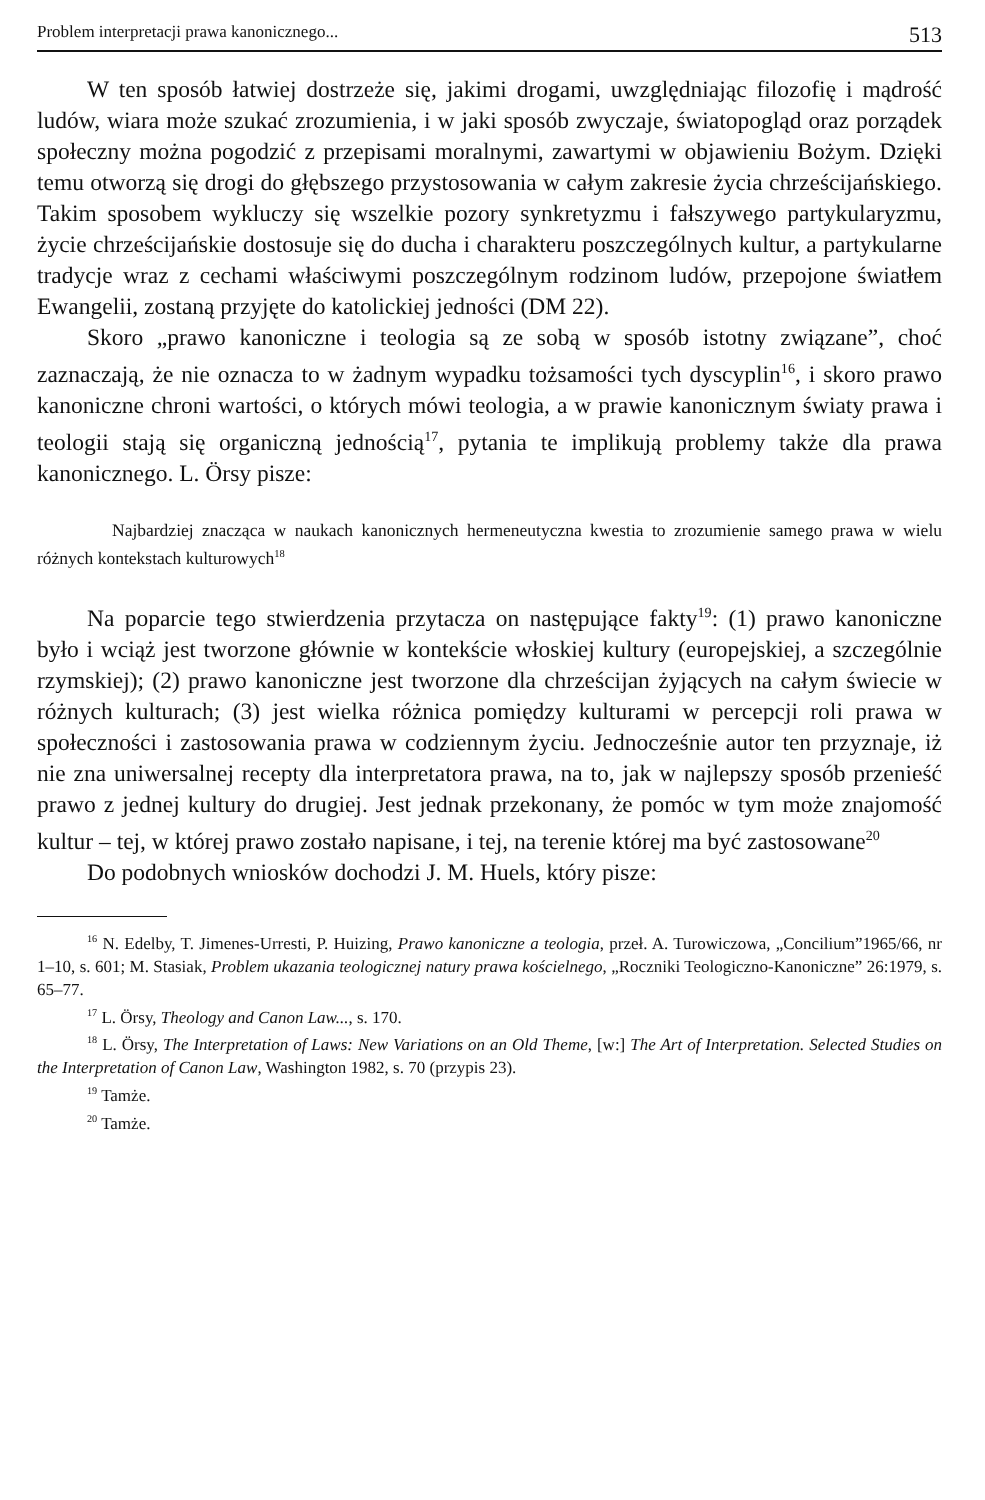Problem interpretacji prawa kanonicznego... 513
W ten sposób łatwiej dostrzeże się, jakimi drogami, uwzględniając filozofię i mądrość ludów, wiara może szukać zrozumienia, i w jaki sposób zwyczaje, światopogląd oraz porządek społeczny można pogodzić z przepisami moralnymi, zawartymi w objawieniu Bożym. Dzięki temu otworzą się drogi do głębszego przystosowania w całym zakresie życia chrześcijańskiego. Takim sposobem wykluczy się wszelkie pozory synkretyzmu i fałszywego partykularyzmu, życie chrześcijańskie dostosuje się do ducha i charakteru poszczególnych kultur, a partykularne tradycje wraz z cechami właściwymi poszczególnym rodzinom ludów, przepojone światłem Ewangelii, zostaną przyjęte do katolickiej jedności (DM 22).
Skoro „prawo kanoniczne i teologia są ze sobą w sposób istotny związane”, choć zaznaczają, że nie oznacza to w żadnym wypadku tożsamości tych dyscyplin<sup>16</sup>, i skoro prawo kanoniczne chroni wartości, o których mówi teologia, a w prawie kanonicznym światy prawa i teologii stają się organiczną jednością<sup>17</sup>, pytania te implikują problemy także dla prawa kanonicznego. L. Örsy pisze:
Najbardziej znacząca w naukach kanonicznych hermeneutyczna kwestia to zrozumienie samego prawa w wielu różnych kontekstach kulturowych<sup>18</sup>
Na poparcie tego stwierdzenia przytacza on następujące fakty<sup>19</sup>: (1) prawo kanoniczne było i wciąż jest tworzone głównie w kontekście włoskiej kultury (europejskiej, a szczególnie rzymskiej); (2) prawo kanoniczne jest tworzone dla chrześcijan żyjących na całym świecie w różnych kulturach; (3) jest wielka różnica pomiędzy kulturami w percepcji roli prawa w społeczności i zastosowania prawa w codziennym życiu. Jednocześnie autor ten przyznaje, iż nie zna uniwersalnej recepty dla interpretatora prawa, na to, jak w najlepszy sposób przenieść prawo z jednej kultury do drugiej. Jest jednak przekonany, że pomóc w tym może znajomość kultur – tej, w której prawo zostało napisane, i tej, na terenie której ma być zastosowane<sup>20</sup>
Do podobnych wniosków dochodzi J. M. Huels, który pisze:
<sup>16</sup> N. Edelby, T. Jimenes-Urresti, P. Huizing, Prawo kanoniczne a teologia, przeł. A. Turowiczowa, „Concilium”1965/66, nr 1–10, s. 601; M. Stasiak, Problem ukazania teologicznej natury prawa kościelnego, „Roczniki Teologiczno-Kanoniczne” 26:1979, s. 65–77.
<sup>17</sup> L. Örsy, Theology and Canon Law..., s. 170.
<sup>18</sup> L. Örsy, The Interpretation of Laws: New Variations on an Old Theme, [w:] The Art of Interpretation. Selected Studies on the Interpretation of Canon Law, Washington 1982, s. 70 (przypis 23).
<sup>19</sup> Tamże.
<sup>20</sup> Tamże.